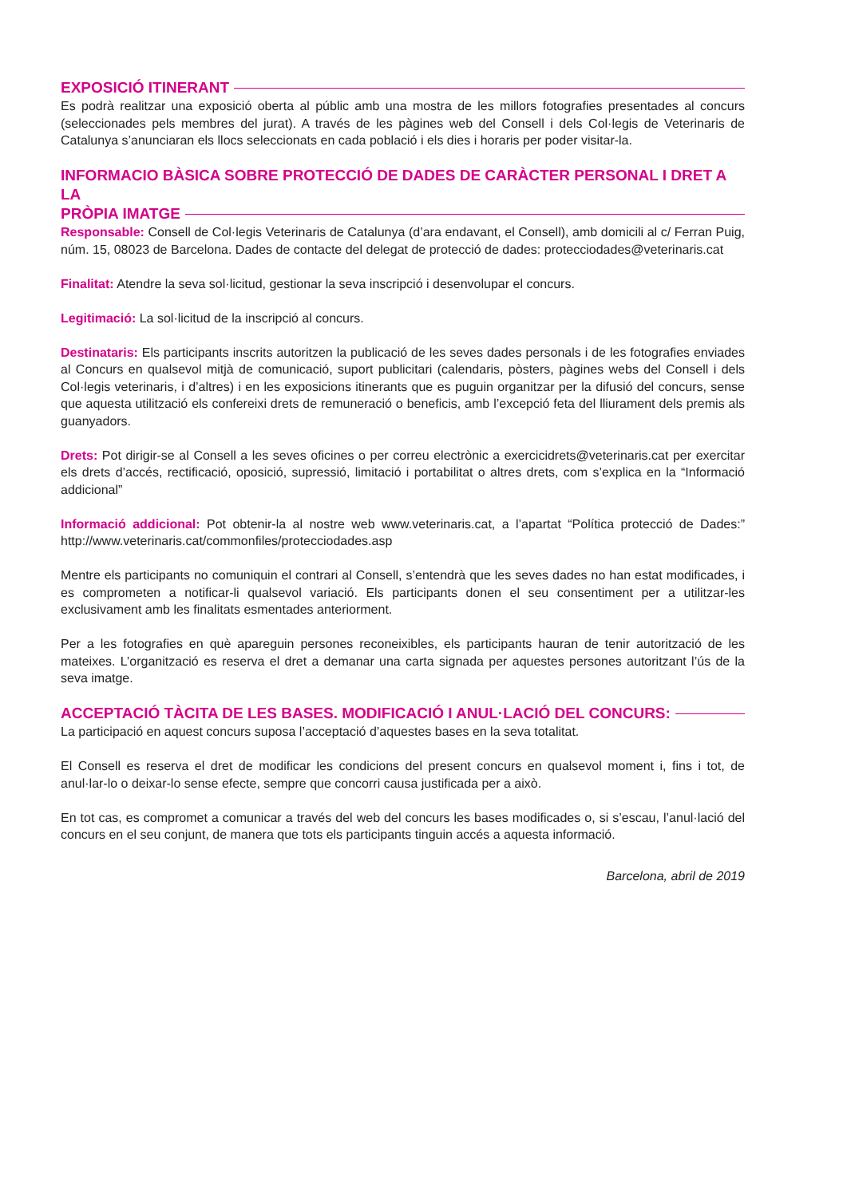EXPOSICIÓ ITINERANT
Es podrà realitzar una exposició oberta al públic amb una mostra de les millors fotografies presentades al concurs (seleccionades pels membres del jurat). A través de les pàgines web del Consell i dels Col·legis de Veterinaris de Catalunya s’anunciaran els llocs seleccionats en cada població i els dies i horaris per poder visitar-la.
INFORMACIO BÀSICA SOBRE PROTECCIÓ DE DADES DE CARÀCTER PERSONAL I DRET A LA
PRÒPIA IMATGE
Responsable: Consell de Col·legis Veterinaris de Catalunya (d’ara endavant, el Consell), amb domicili al c/ Ferran Puig, núm. 15, 08023 de Barcelona. Dades de contacte del delegat de protecció de dades: protecciodades@veterinaris.cat
Finalitat: Atendre la seva sol·licitud, gestionar la seva inscripció i desenvolupar el concurs.
Legitimació: La sol·licitud de la inscripció al concurs.
Destinataris: Els participants inscrits autoritzen la publicació de les seves dades personals i de les fotografies enviades al Concurs en qualsevol mitjà de comunicació, suport publicitari (calendaris, pòsters, pàgines webs del Consell i dels Col·legis veterinaris, i d’altres) i en les exposicions itinerants que es puguin organitzar per la difusió del concurs, sense que aquesta utilització els confereixi drets de remuneració o beneficis, amb l’excepció feta del lliurament dels premis als guanyadors.
Drets: Pot dirigir-se al Consell a les seves oficines o per correu electrònic a exercicidrets@veterinaris.cat per exercitar els drets d’accés, rectificació, oposició, supressió, limitació i portabilitat o altres drets, com s’explica en la “Informació addicional”
Informació addicional: Pot obtenir-la al nostre web www.veterinaris.cat, a l’apartat “Política protecció de Dades:” http://www.veterinaris.cat/commonfiles/protecciodades.asp
Mentre els participants no comuniquin el contrari al Consell, s’entendrà que les seves dades no han estat modificades, i es comprometen a notificar-li qualsevol variació. Els participants donen el seu consentiment per a utilitzar-les exclusivament amb les finalitats esmentades anteriorment.
Per a les fotografies en què apareguin persones reconeixibles, els participants hauran de tenir autorització de les mateixes. L’organització es reserva el dret a demanar una carta signada per aquestes persones autoritzant l’ús de la seva imatge.
ACCEPTACIÓ TÀCITA DE LES BASES. MODIFICACIÓ I ANUL·LACIÓ DEL CONCURS:
La participació en aquest concurs suposa l’acceptació d’aquestes bases en la seva totalitat.
El Consell es reserva el dret de modificar les condicions del present concurs en qualsevol moment i, fins i tot, de anul·lar-lo o deixar-lo sense efecte, sempre que concorri causa justificada per a això.
En tot cas, es compromet a comunicar a través del web del concurs les bases modificades o, si s’escau, l’anul·lació del concurs en el seu conjunt, de manera que tots els participants tinguin accés a aquesta informació.
Barcelona, abril de 2019